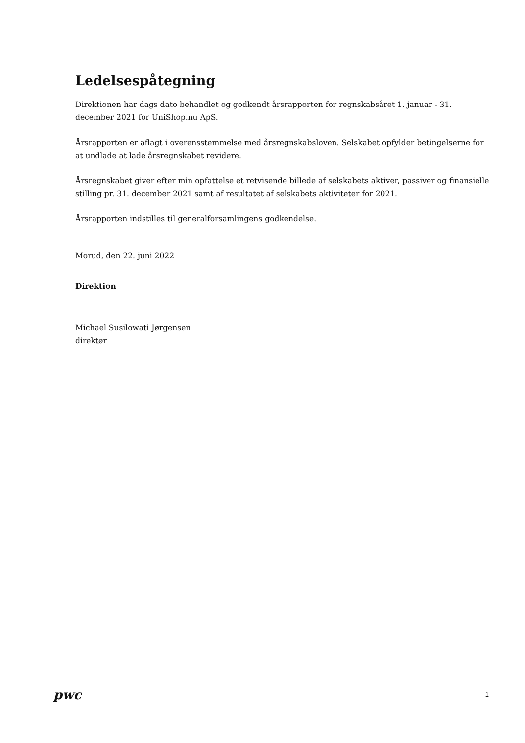Ledelsespåtegning
Direktionen har dags dato behandlet og godkendt årsrapporten for regnskabsåret 1. januar - 31. december 2021 for UniShop.nu ApS.
Årsrapporten er aflagt i overensstemmelse med årsregnskabsloven. Selskabet opfylder betingelserne for at undlade at lade årsregnskabet revidere.
Årsregnskabet giver efter min opfattelse et retvisende billede af selskabets aktiver, passiver og finansielle stilling pr. 31. december 2021 samt af resultatet af selskabets aktiviteter for 2021.
Årsrapporten indstilles til generalforsamlingens godkendelse.
Morud, den 22. juni 2022
Direktion
Michael Susilowati Jørgensen
direktør
pwc 1